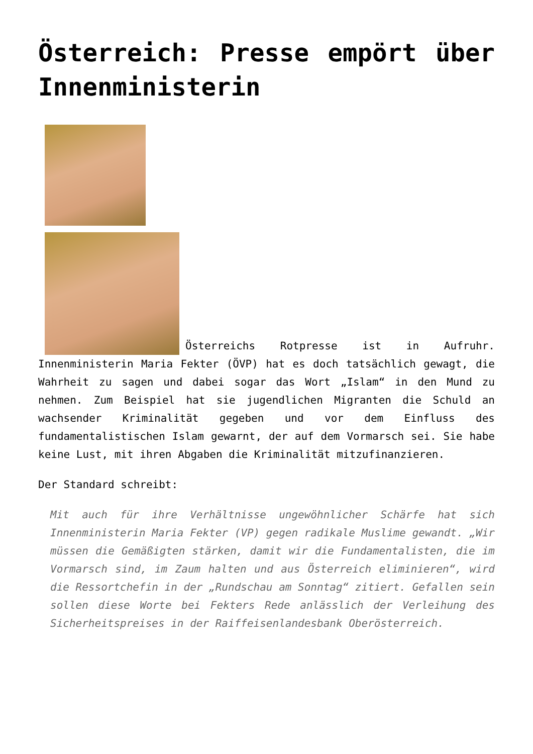Österreich: Presse empört über Innenministerin
Österreichs Rotpresse ist in Aufruhr. Innenministerin Maria Fekter (ÖVP) hat es doch tatsächlich gewagt, die Wahrheit zu sagen und dabei sogar das Wort „Islam“ in den Mund zu nehmen. Zum Beispiel hat sie jugendlichen Migranten die Schuld an wachsender Kriminalität gegeben und vor dem Einfluss des fundamentalistischen Islam gewarnt, der auf dem Vormarsch sei. Sie habe keine Lust, mit ihren Abgaben die Kriminalität mitzufinanzieren.
Der Standard schreibt:
Mit auch für ihre Verhältnisse ungewöhnlicher Schärfe hat sich Innenministerin Maria Fekter (VP) gegen radikale Muslime gewandt. „Wir müssen die Gemäßigten stärken, damit wir die Fundamentalisten, die im Vormarsch sind, im Zaum halten und aus Österreich eliminieren“, wird die Ressortchefin in der „Rundschau am Sonntag“ zitiert. Gefallen sein sollen diese Worte bei Fekters Rede anlässlich der Verleihung des Sicherheitspreises in der Raiffeisenlandesbank Oberösterreich.